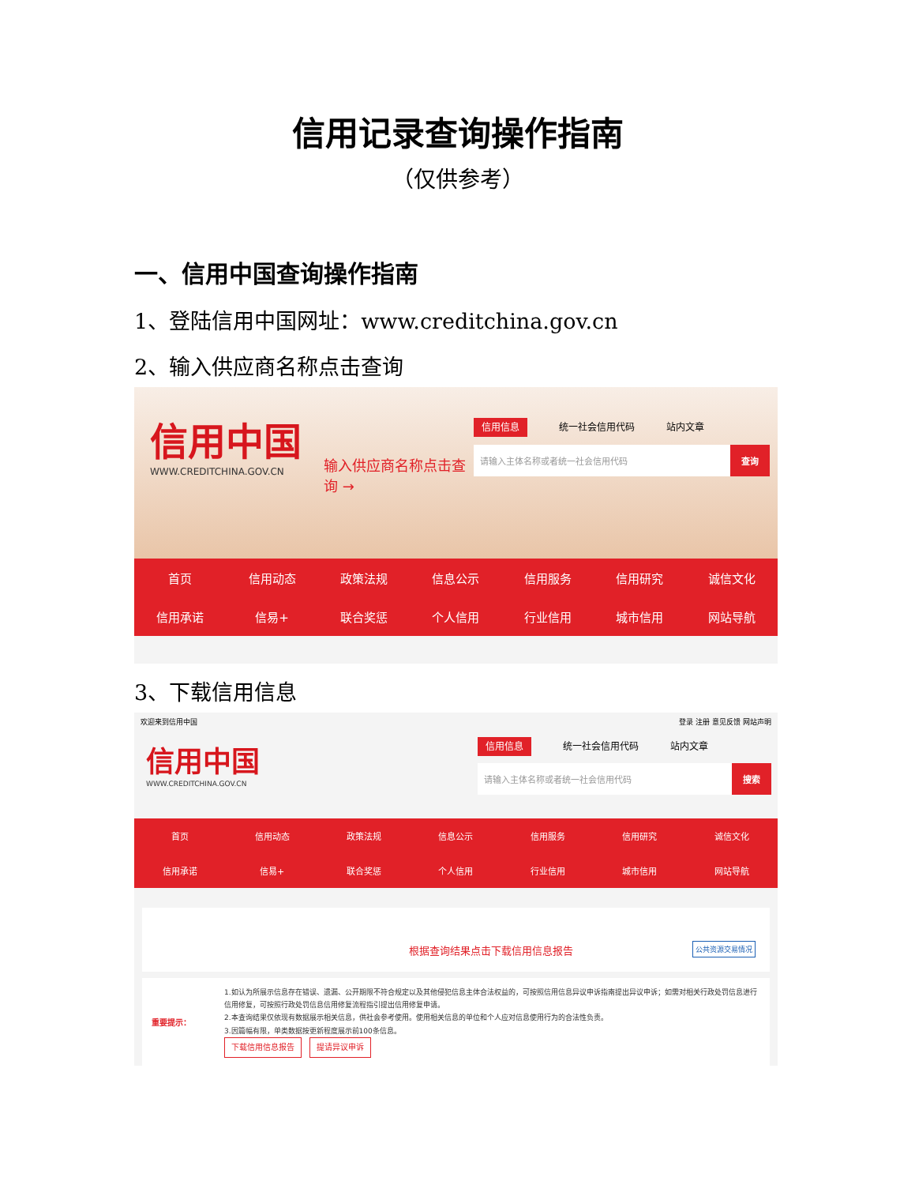信用记录查询操作指南
（仅供参考）
一、信用中国查询操作指南
1、登陆信用中国网址：www.creditchina.gov.cn
2、输入供应商名称点击查询
信用中国
WWW.CREDITCHINA.GOV.CN
输入供应商名称点击查询 →
信用信息 统一社会信用代码 站内文章
请输入主体名称或者统一社会信用代码 查询
首页
信用动态
政策法规
信息公示
信用服务
信用研究
诚信文化
信用承诺
信易+
联合奖惩
个人信用
行业信用
城市信用
网站导航
3、下载信用信息
欢迎来到信用中国 登录 注册 意见反馈 网站声明
信用中国
WWW.CREDITCHINA.GOV.CN
信用信息 统一社会信用代码 站内文章
请输入主体名称或者统一社会信用代码 搜索
首页
信用动态
政策法规
信息公示
信用服务
信用研究
诚信文化
信用承诺
信易+
联合奖惩
个人信用
行业信用
城市信用
网站导航
根据查询结果点击下载信用信息报告 公共资源交易情况
重要提示：
1.如认为所展示信息存在错误、遗漏、公开期限不符合规定以及其他侵犯信息主体合法权益的，可按照信用信息异议申诉指南提出异议申诉；如需对相关行政处罚信息进行信用修复，可按照行政处罚信息信用修复流程指引提出信用修复申请。
2.本查询结果仅依现有数据展示相关信息，供社会参考使用。使用相关信息的单位和个人应对信息使用行为的合法性负责。
3.因篇幅有限，单类数据按更新程度展示前100条信息。
下载信用信息报告 提请异议申诉